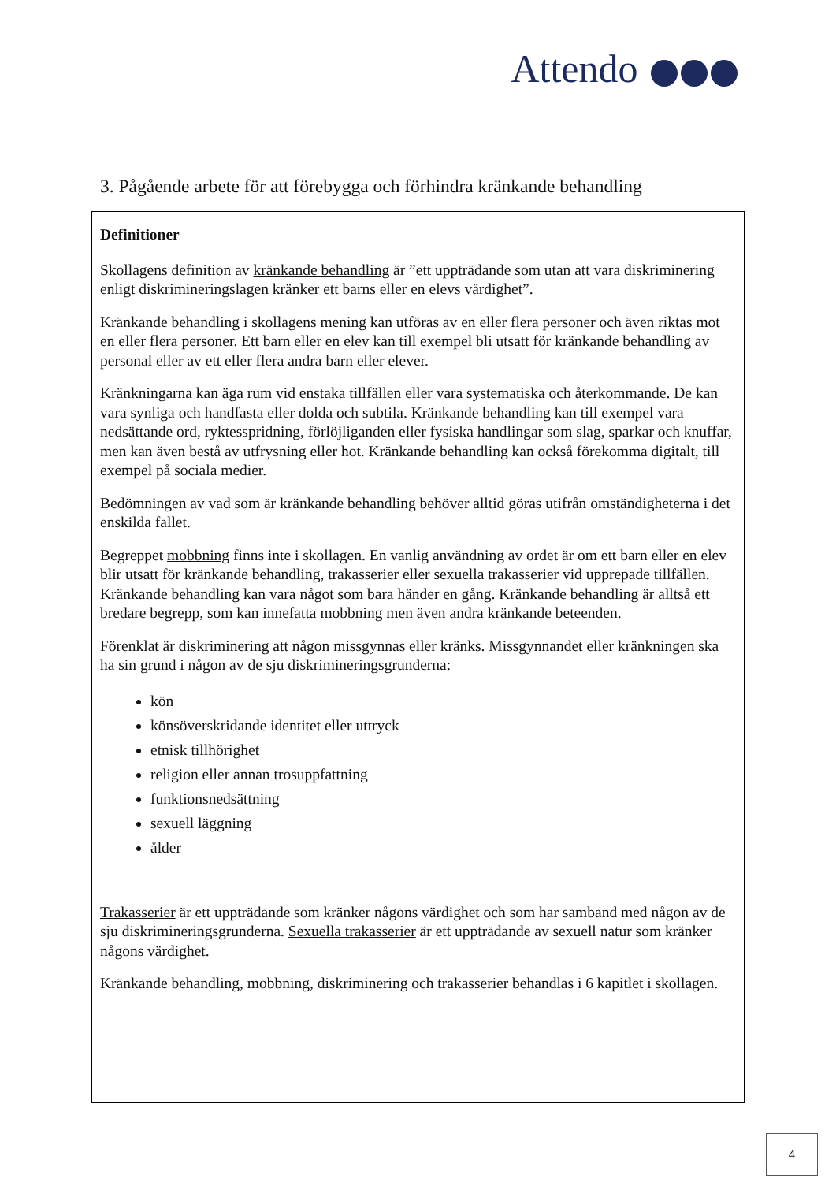Attendo
3. Pågående arbete för att förebygga och förhindra kränkande behandling
Definitioner
Skollagens definition av kränkande behandling är ”ett uppträdande som utan att vara diskriminering enligt diskrimineringslagen kränker ett barns eller en elevs värdighet”.
Kränkande behandling i skollagens mening kan utföras av en eller flera personer och även riktas mot en eller flera personer. Ett barn eller en elev kan till exempel bli utsatt för kränkande behandling av personal eller av ett eller flera andra barn eller elever.
Kränkningarna kan äga rum vid enstaka tillfällen eller vara systematiska och återkommande. De kan vara synliga och handfasta eller dolda och subtila. Kränkande behandling kan till exempel vara nedsättande ord, ryktesspridning, förlöjliganden eller fysiska handlingar som slag, sparkar och knuffar, men kan även bestå av utfrysning eller hot. Kränkande behandling kan också förekomma digitalt, till exempel på sociala medier.
Bedömningen av vad som är kränkande behandling behöver alltid göras utifrån omständigheterna i det enskilda fallet.
Begreppet mobbning finns inte i skollagen. En vanlig användning av ordet är om ett barn eller en elev blir utsatt för kränkande behandling, trakasserier eller sexuella trakasserier vid upprepade tillfällen. Kränkande behandling kan vara något som bara händer en gång. Kränkande behandling är alltså ett bredare begrepp, som kan innefatta mobbning men även andra kränkande beteenden.
Förenklat är diskriminering att någon missgynnas eller kränks. Missgynnandet eller kränkningen ska ha sin grund i någon av de sju diskrimineringsgrunderna:
kön
könsöverskridande identitet eller uttryck
etnisk tillhörighet
religion eller annan trosuppfattning
funktionsnedsättning
sexuell läggning
ålder
Trakasserier är ett uppträdande som kränker någons värdighet och som har samband med någon av de sju diskrimineringsgrunderna. Sexuella trakasserier är ett uppträdande av sexuell natur som kränker någons värdighet.
Kränkande behandling, mobbning, diskriminering och trakasserier behandlas i 6 kapitlet i skollagen.
4